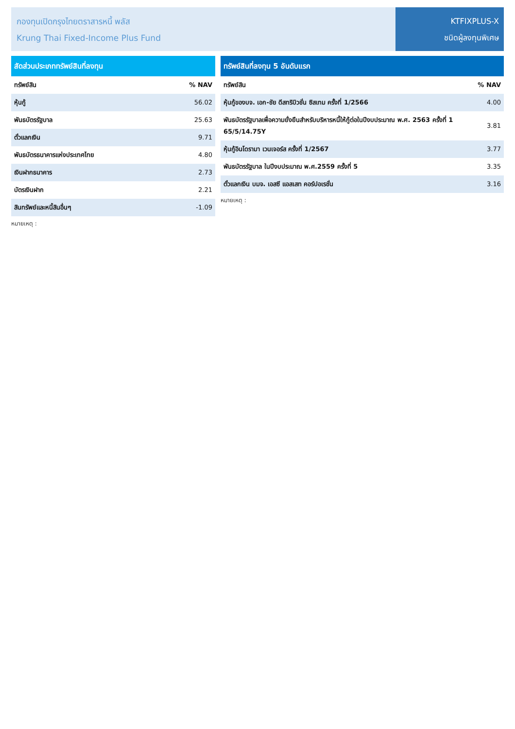กองทุนเปิดกรุงไทยตราสารหนี้ พลัส
Krung Thai Fixed-Income Plus Fund
KTFIXPLUS-X
ชนิดผู้ลงทุนพิเศษ
| สัดส่วนประเภททรัพย์สินที่ลงทุน | |
| --- | --- |
| ทรัพย์สิน | % NAV |
| หุ้นกู้ | 56.02 |
| พันธบัตรรัฐบาล | 25.63 |
| ตั๋วแลกเงิน | 9.71 |
| พันธบัตรธนาคารแห่งประเทศไทย | 4.80 |
| เงินฝากธนาคาร | 2.73 |
| บัตรเงินฝาก | 2.21 |
| สินทรัพย์และหนี้สินอื่นๆ | -1.09 |
หมายเหตุ :
| ทรัพย์สินที่ลงทุน 5 อันดับแรก | |
| --- | --- |
| ทรัพย์สิน | % NAV |
| หุ้นกู้ของบจ. เอก-ชัย ดีสทริบิวชั่น ซิสเทม ครั้งที่ 1/2566 | 4.00 |
| พันธบัตรรัฐบาลเพื่อความยั่งยืนสำหรับบริหารหนี้ให้กู้ต่อในปีงบประมาณ พ.ศ. 2563 ครั้งที่ 1 65/5/14.75Y | 3.81 |
| หุ้นกู้อินโดรามา เวนเจอร์ส ครั้งที่ 1/2567 | 3.77 |
| พันธบัตรรัฐบาล ในปีงบประมาณ พ.ศ.2559 ครั้งที่ 5 | 3.35 |
| ตั๋วแลกเงิน บมจ. เอสซี แอสเสท คอร์ปอเรชั่น | 3.16 |
หมายเหตุ :